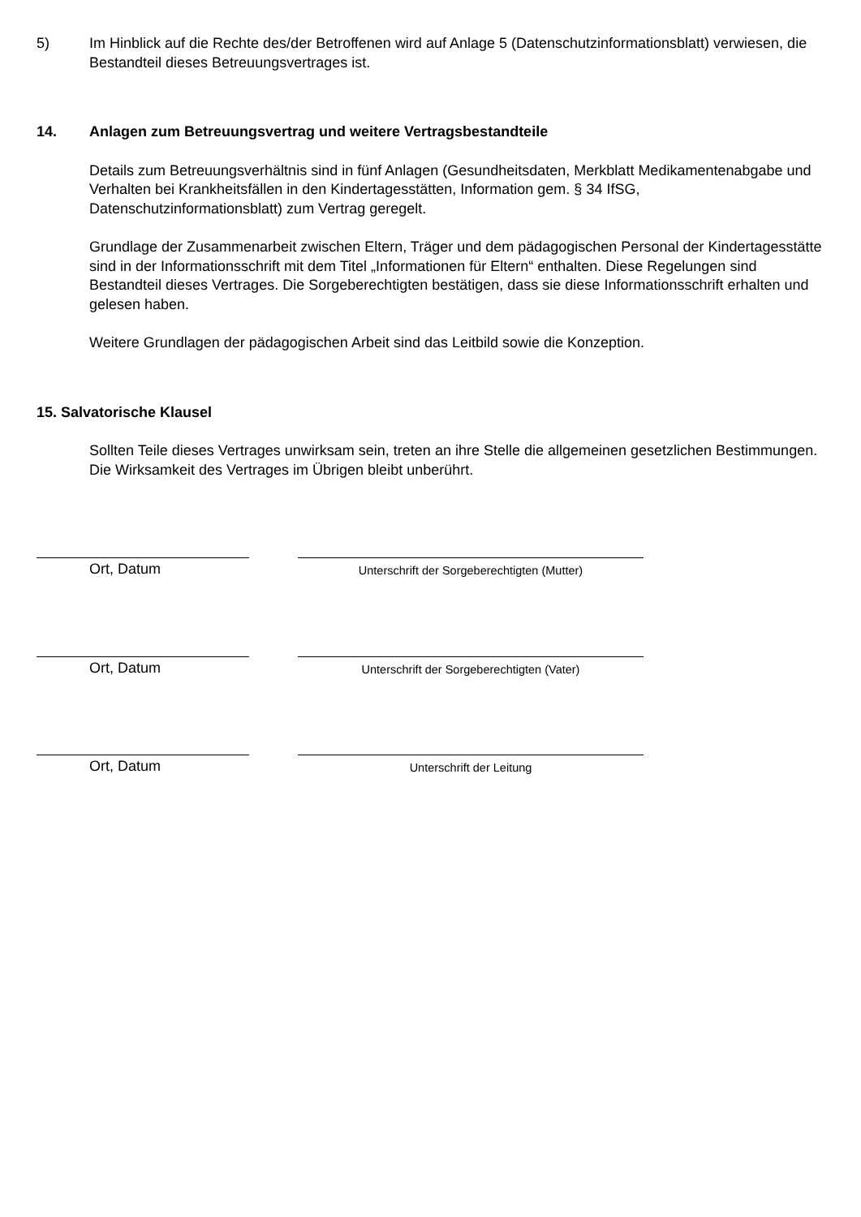5) Im Hinblick auf die Rechte des/der Betroffenen wird auf Anlage 5 (Datenschutzinformationsblatt) verwiesen, die Bestandteil dieses Betreuungsvertrages ist.
14. Anlagen zum Betreuungsvertrag und weitere Vertragsbestandteile
Details zum Betreuungsverhältnis sind in fünf Anlagen (Gesundheitsdaten, Merkblatt Medikamentenabgabe und Verhalten bei Krankheitsfällen in den Kindertagesstätten, Information gem. § 34 IfSG, Datenschutzinformationsblatt) zum Vertrag geregelt.
Grundlage der Zusammenarbeit zwischen Eltern, Träger und dem pädagogischen Personal der Kindertagesstätte sind in der Informationsschrift mit dem Titel „Informationen für Eltern“ enthalten. Diese Regelungen sind Bestandteil dieses Vertrages. Die Sorgeberechtigten bestätigen, dass sie diese Informationsschrift erhalten und gelesen haben.
Weitere Grundlagen der pädagogischen Arbeit sind das Leitbild sowie die Konzeption.
15. Salvatorische Klausel
Sollten Teile dieses Vertrages unwirksam sein, treten an ihre Stelle die allgemeinen gesetzlichen Bestimmungen. Die Wirksamkeit des Vertrages im Übrigen bleibt unberührt.
Ort, Datum
Unterschrift der Sorgeberechtigten (Mutter)
Ort, Datum
Unterschrift der Sorgeberechtigten (Vater)
Ort, Datum
Unterschrift der Leitung